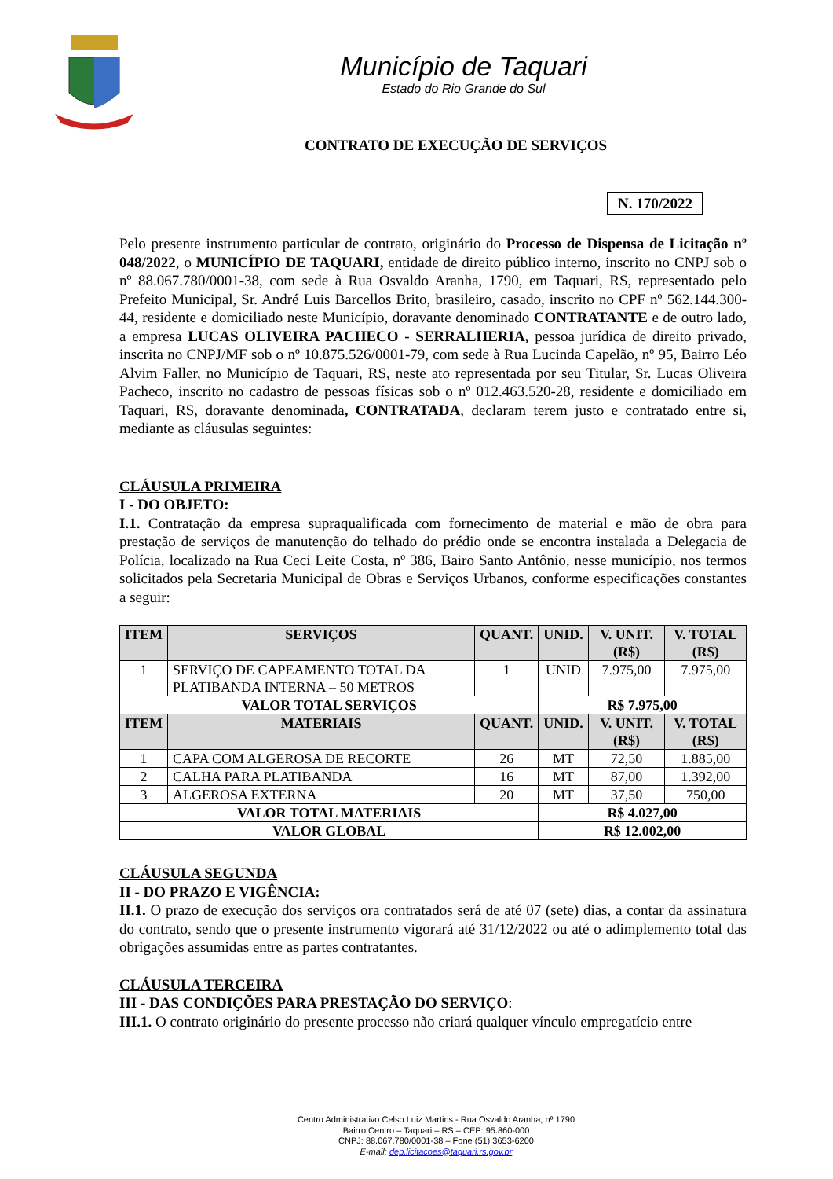Município de Taquari
Estado do Rio Grande do Sul
CONTRATO DE EXECUÇÃO DE SERVIÇOS
N. 170/2022
Pelo presente instrumento particular de contrato, originário do Processo de Dispensa de Licitação nº 048/2022, o MUNICÍPIO DE TAQUARI, entidade de direito público interno, inscrito no CNPJ sob o nº 88.067.780/0001-38, com sede à Rua Osvaldo Aranha, 1790, em Taquari, RS, representado pelo Prefeito Municipal, Sr. André Luis Barcellos Brito, brasileiro, casado, inscrito no CPF nº 562.144.300-44, residente e domiciliado neste Município, doravante denominado CONTRATANTE e de outro lado, a empresa LUCAS OLIVEIRA PACHECO - SERRALHERIA, pessoa jurídica de direito privado, inscrita no CNPJ/MF sob o nº 10.875.526/0001-79, com sede à Rua Lucinda Capelão, nº 95, Bairro Léo Alvim Faller, no Município de Taquari, RS, neste ato representada por seu Titular, Sr. Lucas Oliveira Pacheco, inscrito no cadastro de pessoas físicas sob o nº 012.463.520-28, residente e domiciliado em Taquari, RS, doravante denominada, CONTRATADA, declaram terem justo e contratado entre si, mediante as cláusulas seguintes:
CLÁUSULA PRIMEIRA
I - DO OBJETO:
I.1. Contratação da empresa supraqualificada com fornecimento de material e mão de obra para prestação de serviços de manutenção do telhado do prédio onde se encontra instalada a Delegacia de Polícia, localizado na Rua Ceci Leite Costa, nº 386, Bairo Santo Antônio, nesse município, nos termos solicitados pela Secretaria Municipal de Obras e Serviços Urbanos, conforme especificações constantes a seguir:
| ITEM | SERVIÇOS | QUANT. | UNID. | V. UNIT. (R$) | V. TOTAL (R$) |
| --- | --- | --- | --- | --- | --- |
| 1 | SERVIÇO DE CAPEAMENTO TOTAL DA PLATIBANDA INTERNA – 50 METROS | 1 | UNID | 7.975,00 | 7.975,00 |
| VALOR TOTAL SERVIÇOS | | | R$ 7.975,00 | | |
| ITEM | MATERIAIS | QUANT. | UNID. | V. UNIT. (R$) | V. TOTAL (R$) |
| 1 | CAPA COM ALGEROSA DE RECORTE | 26 | MT | 72,50 | 1.885,00 |
| 2 | CALHA PARA PLATIBANDA | 16 | MT | 87,00 | 1.392,00 |
| 3 | ALGEROSA EXTERNA | 20 | MT | 37,50 | 750,00 |
| VALOR TOTAL MATERIAIS | | | R$ 4.027,00 | | |
| VALOR GLOBAL | | | R$ 12.002,00 | | |
CLÁUSULA SEGUNDA
II - DO PRAZO E VIGÊNCIA:
II.1. O prazo de execução dos serviços ora contratados será de até 07 (sete) dias, a contar da assinatura do contrato, sendo que o presente instrumento vigorará até 31/12/2022 ou até o adimplemento total das obrigações assumidas entre as partes contratantes.
CLÁUSULA TERCEIRA
III - DAS CONDIÇÕES PARA PRESTAÇÃO DO SERVIÇO:
III.1. O contrato originário do presente processo não criará qualquer vínculo empregatício entre
Centro Administrativo Celso Luiz Martins - Rua Osvaldo Aranha, nº 1790
Bairro Centro – Taquari – RS – CEP: 95.860-000
CNPJ: 88.067.780/0001-38 – Fone (51) 3653-6200
E-mail: dep.licitacoes@taquari.rs.gov.br